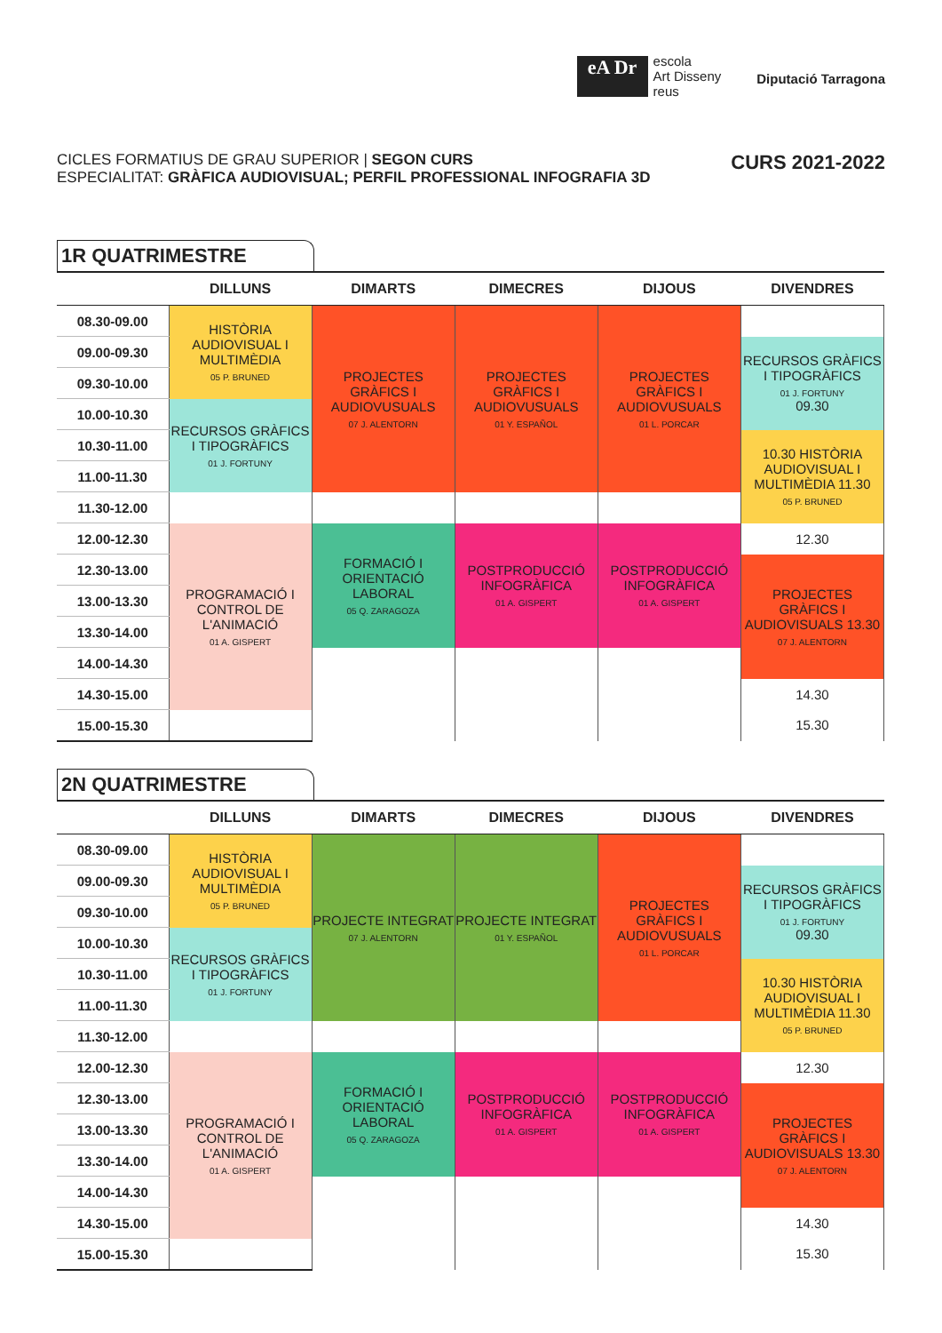eA Dr
escola
Art Disseny
reus
Diputació Tarragona
CICLES FORMATIUS DE GRAU SUPERIOR | SEGON CURS
ESPECIALITAT: GRÀFICA AUDIOVISUAL; PERFIL PROFESSIONAL INFOGRAFIA 3D
CURS 2021-2022
1R QUATRIMESTRE
| | DILLUNS | DIMARTS | DIMECRES | DIJOUS | DIVENDRES |
| --- | --- | --- | --- | --- | --- |
| 08.30-09.00 | HISTÒRIA AUDIOVISUAL I MULTIMÈDIA 05 P. BRUNED | PROJECTES GRÀFICS I AUDIOVUSUALS 07 J. ALENTORN | PROJECTES GRÀFICS I AUDIOVUSUALS 01 Y. ESPAÑOL | PROJECTES GRÀFICS I AUDIOVUSUALS 01 L. PORCAR | |
| 09.00-09.30 | | | | | RECURSOS GRÀFICS I TIPOGRÀFICS 01 J. FORTUNY 09.30 |
| 09.30-10.00 | | | | | |
| 10.00-10.30 | RECURSOS GRÀFICS I TIPOGRÀFICS 01 J. FORTUNY | | | | |
| 10.30-11.00 | | | | | 10.30 HISTÒRIA AUDIOVISUAL I MULTIMÈDIA 11.30 05 P. BRUNED |
| 11.00-11.30 | | | | | |
| 11.30-12.00 | | | | | |
| 12.00-12.30 | PROGRAMACIÓ I CONTROL DE L'ANIMACIÓ 01 A. GISPERT | FORMACIÓ I ORIENTACIÓ LABORAL 05 Q. ZARAGOZA | POSTPRODUCCIÓ INFOGRÀFICA 01 A. GISPERT | POSTPRODUCCIÓ INFOGRÀFICA 01 A. GISPERT | 12.30 |
| 12.30-13.00 | | | | | PROJECTES GRÀFICS I AUDIOVISUALS 13.30 07 J. ALENTORN |
| 13.00-13.30 | | | | | |
| 13.30-14.00 | | | | | |
| 14.00-14.30 | | | | | |
| 14.30-15.00 | | | | | 14.30 15.30 |
| 15.00-15.30 | | | | | |
2N QUATRIMESTRE
| | DILLUNS | DIMARTS | DIMECRES | DIJOUS | DIVENDRES |
| --- | --- | --- | --- | --- | --- |
| 08.30-09.00 | HISTÒRIA AUDIOVISUAL I MULTIMÈDIA 05 P. BRUNED | PROJECTE INTEGRAT 07 J. ALENTORN | PROJECTE INTEGRAT 01 Y. ESPAÑOL | PROJECTES GRÀFICS I AUDIOVUSUALS 01 L. PORCAR | |
| 09.00-09.30 | | | | | RECURSOS GRÀFICS I TIPOGRÀFICS 01 J. FORTUNY 09.30 |
| 09.30-10.00 | | | | | |
| 10.00-10.30 | RECURSOS GRÀFICS I TIPOGRÀFICS 01 J. FORTUNY | | | | |
| 10.30-11.00 | | | | | 10.30 HISTÒRIA AUDIOVISUAL I MULTIMÈDIA 11.30 05 P. BRUNED |
| 11.00-11.30 | | | | | |
| 11.30-12.00 | | | | | |
| 12.00-12.30 | PROGRAMACIÓ I CONTROL DE L'ANIMACIÓ 01 A. GISPERT | FORMACIÓ I ORIENTACIÓ LABORAL 05 Q. ZARAGOZA | POSTPRODUCCIÓ INFOGRÀFICA 01 A. GISPERT | POSTPRODUCCIÓ INFOGRÀFICA 01 A. GISPERT | 12.30 |
| 12.30-13.00 | | | | | PROJECTES GRÀFICS I AUDIOVISUALS 13.30 07 J. ALENTORN |
| 13.00-13.30 | | | | | |
| 13.30-14.00 | | | | | |
| 14.00-14.30 | | | | | |
| 14.30-15.00 | | | | | 14.30 15.30 |
| 15.00-15.30 | | | | | |